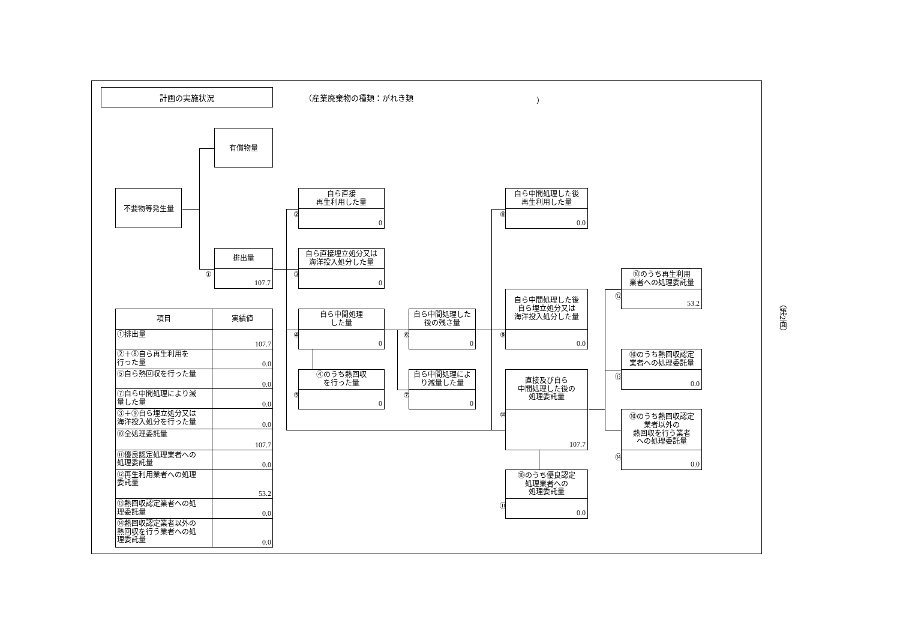計画の実施状況
（産業廃棄物の種類：がれき類 ）
有償物量
不要物等発生量
①
排出量
107.7
②
自ら直接
再生利用した量
0
③
自ら直接埋立処分又は
海洋投入処分した量
0
④
自ら中間処理
した量
0
⑤
④のうち熱回収
を行った量
0
⑥
自ら中間処理した
後の残さ量
0
⑦
自ら中間処理によ
り減量した量
0
⑧
自ら中間処理した後
再生利用した量
0.0
⑨
自ら中間処理した後
自ら埋立処分又は
海洋投入処分した量
0.0
⑩
直接及び自ら
中間処理した後の
処理委託量
107.7
⑪
⑩のうち優良認定
処理業者への
処理委託量
0.0
⑫
⑩のうち再生利用
業者への処理委託量
53.2
⑬
⑩のうち熱回収認定
業者への処理委託量
0.0
⑭
⑩のうち熱回収認定
業者以外の
熱回収を行う業者
への処理委託量
0.0
| 項目 | 実績値 |
| --- | --- |
| ①排出量 | 107.7 |
| ②＋⑧自ら再生利用を 行った量 | 0.0 |
| ⑤自ら熱回収を行った量 | 0.0 |
| ⑦自ら中間処理により減 量した量 | 0.0 |
| ③＋⑨自ら埋立処分又は 海洋投入処分を行った量 | 0.0 |
| ⑩全処理委託量 | 107.7 |
| ⑪優良認定処理業者への 処理委託量 | 0.0 |
| ⑫再生利用業者への処理 委託量 | 53.2 |
| ⑬熱回収認定業者への処 理委託量 | 0.0 |
| ⑭熱回収認定業者以外の 熱回収を行う業者への処 理委託量 | 0.0 |
（第2面）